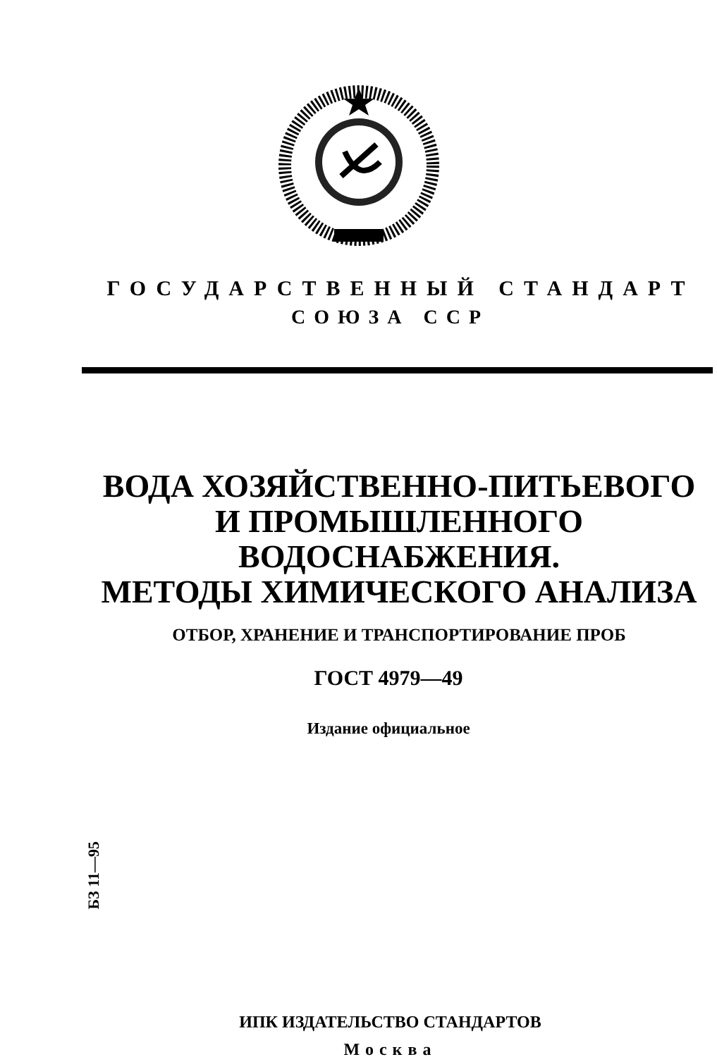ГОСУДАРСТВЕННЫЙ СТАНДАРТ
СОЮЗА ССР
ВОДА ХОЗЯЙСТВЕННО-ПИТЬЕВОГО
И ПРОМЫШЛЕННОГО
ВОДОСНАБЖЕНИЯ.
МЕТОДЫ ХИМИЧЕСКОГО АНАЛИЗА
ОТБОР, ХРАНЕНИЕ И ТРАНСПОРТИРОВАНИЕ ПРОБ
ГОСТ 4979—49
Издание официальное
БЗ 11—95
ИПК ИЗДАТЕЛЬСТВО СТАНДАРТОВ
Москва